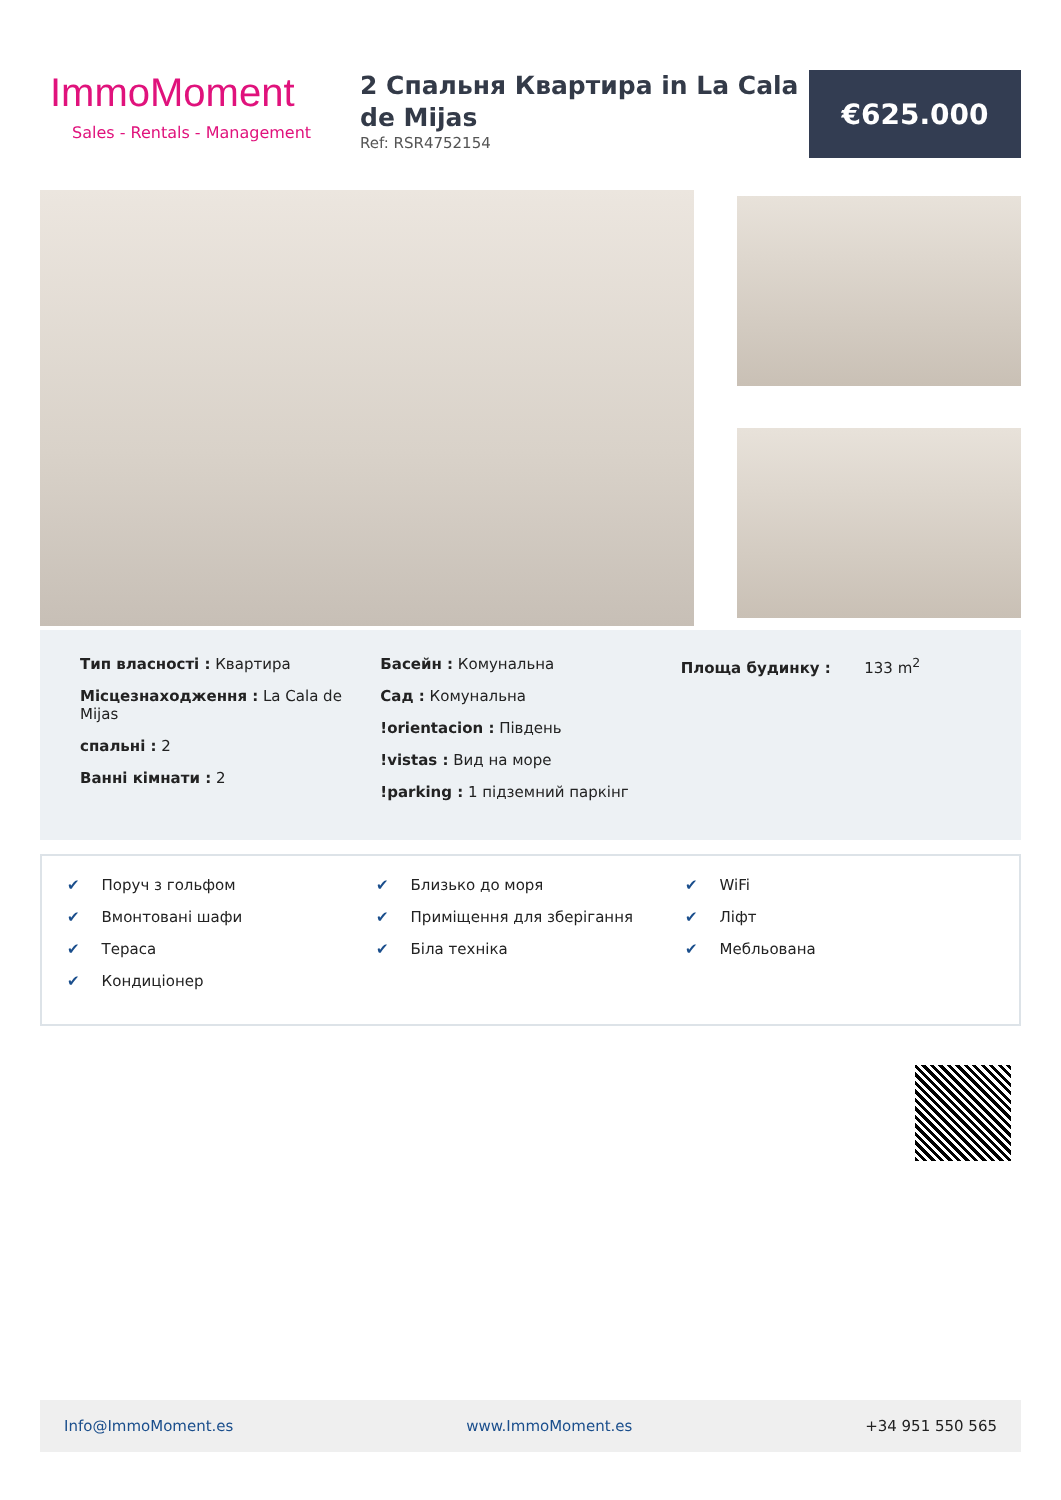ImmoMoment
Sales - Rentals - Management
2 Спальня Квартира in La Cala de Mijas
Ref: RSR4752154
€625.000
Тип власності : Квартира
Місцезнаходження : La Cala de Mijas
спальні : 2
Ванні кімнати : 2
Басейн : Комунальна
Сад : Комунальна
!orientacion : Південь
!vistas : Вид на море
!parking : 1 підземний паркінг
Площа будинку : 133 m<sup>2</sup>
✔ Поруч з гольфом
✔ Вмонтовані шафи
✔ Тераса
✔ Кондиціонер
✔ Близько до моря
✔ Приміщення для зберігання
✔ Біла техніка
✔ WiFi
✔ Ліфт
✔ Мебльована
Info@ImmoMoment.es www.ImmoMoment.es +34 951 550 565